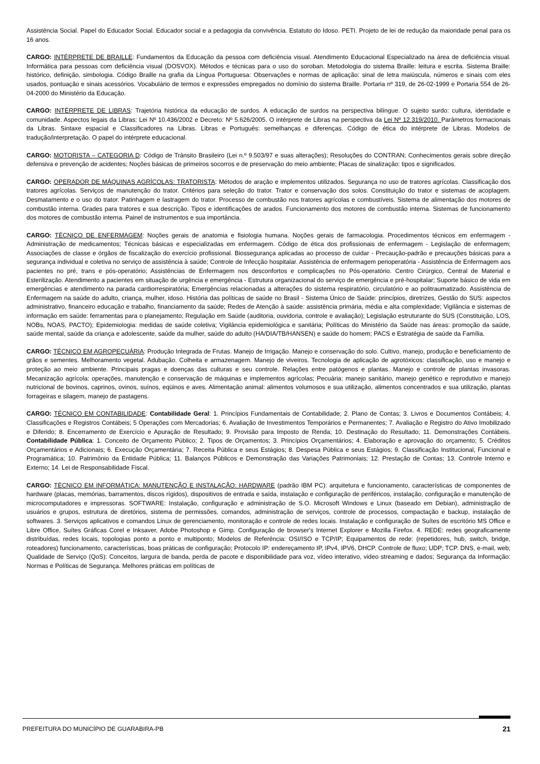Assistência Social. Papel do Educador Social. Educador social e a pedagogia da convivência. Estatuto do Idoso. PETI. Projeto de lei de redução da maioridade penal para os 16 anos.
CARGO: INTÉRPRETE DE BRAILLE: Fundamentos da Educação da pessoa com deficiência visual. Atendimento Educacional Especializado na área de deficiência visual. Informática para pessoas com deficiência visual (DOSVOX). Métodos e técnicas para o uso do soroban. Metodologia do sistema Braille: leitura e escrita. Sistema Braille: histórico, definição, simbologia. Código Braille na grafia da Língua Portuguesa: Observações e normas de aplicação: sinal de letra maiúscula, números e sinais com eles usados, pontuação e sinais acessórios. Vocabulário de termos e expressões empregados no domínio do sistema Braille. Portaria nº 319, de 26-02-1999 e Portaria 554 de 26-04-2000 do Ministério da Educação.
CARGO: INTÉRPRETE DE LIBRAS: Trajetória histórica da educação de surdos. A educação de surdos na perspectiva bilíngue. O sujeito surdo: cultura, identidade e comunidade. Aspectos legais da Libras: Lei Nº 10.436/2002 e Decreto: Nº 5.626/2005. O intérprete de Libras na perspectiva da Lei Nº 12.319/2010. Parâmetros formacionais da Libras. Sintaxe espacial e Classificadores na Libras. Libras e Português: semelhanças e diferenças. Código de ética do intérprete de Libras. Modelos de tradução/interpretação. O papel do intérprete educacional.
CARGO: MOTORISTA – CATEGORIA D: Código de Trânsito Brasileiro (Lei n.º 9.503/97 e suas alterações); Resoluções do CONTRAN; Conhecimentos gerais sobre direção defensiva e prevenção de acidentes; Noções básicas de primeiros socorros e de preservação do meio ambiente; Placas de sinalização: tipos e significados.
CARGO: OPERADOR DE MÁQUINAS AGRÍCOLAS: TRATORISTA: Métodos de aração e implementos utilizados. Segurança no uso de tratores agrícolas. Classificação dos tratores agrícolas. Serviços de manutenção do trator. Critérios para seleção do trator. Trator e conservação dos solos. Constituição do trator e sistemas de acoplagem. Desmatamento e o uso do trator. Patinhagem e lastragem do trator. Processo de combustão nos tratores agrícolas e combustíveis. Sistema de alimentação dos motores de combustão interna. Grades para tratores e sua descrição. Tipos e identificações de arados. Funcionamento dos motores de combustão interna. Sistemas de funcionamento dos motores de combustão interna. Painel de instrumentos e sua importância.
CARGO: TÉCNICO DE ENFERMAGEM: Noções gerais de anatomia e fisiologia humana. Noções gerais de farmacologia. Procedimentos técnicos em enfermagem - Administração de medicamentos; Técnicas básicas e especializadas em enfermagem. Código de ética dos profissionais de enfermagem - Legislação de enfermagem; Associações de classe e órgãos de fiscalização do exercício profissional. Biossegurança aplicadas ao processo de cuidar - Precaução-padrão e precauções básicas para a segurança individual e coletiva no serviço de assistência à saúde; Controle de Infecção hospitalar. Assistência de enfermagem perioperatória - Assistência de Enfermagem aos pacientes no pré, trans e pós-operatório; Assistências de Enfermagem nos desconfortos e complicações no Pós-operatório. Centro Cirúrgico, Central de Material e Esterilização. Atendimento a pacientes em situação de urgência e emergência - Estrutura organizacional do serviço de emergência e pré-hospitalar; Suporte básico de vida em emergências e atendimento na parada cardiorrespiratória; Emergências relacionadas a alterações do sistema respiratório, circulatório e ao politraumatizado. Assistência de Enfermagem na saúde do adulto, criança, mulher, idoso. História das políticas de saúde no Brasil - Sistema Único de Saúde: princípios, diretrizes, Gestão do SUS: aspectos administrativo, financeiro educação e trabalho, financiamento da saúde; Redes de Atenção à saúde: assistência primária, média e alta complexidade; Vigilância e sistemas de informação em saúde: ferramentas para o planejamento; Regulação em Saúde (auditoria, ouvidoria, controle e avaliação); Legislação estruturante do SUS (Constituição, LOS, NOBs, NOAS, PACTO); Epidemiologia: medidas de saúde coletiva; Vigilância epidemiológica e sanitária; Políticas do Ministério da Saúde nas áreas: promoção da saúde, saúde mental, saúde da criança e adolescente, saúde da mulher, saúde do adulto (HA/DIA/TB/HANSEN) e saúde do homem; PACS e Estratégia de saúde da Família.
CARGO: TÉCNICO EM AGROPECUÁRIA: Produção Integrada de Frutas. Manejo de Irrigação. Manejo e conservação do solo. Cultivo, manejo, produção e beneficiamento de grãos e sementes. Melhoramento vegetal. Adubação. Colheita e armazenagem. Manejo de viveiros. Tecnologia de aplicação de agrotóxicos: classificação, uso e manejo e proteção ao meio ambiente. Principais pragas e doenças das culturas e seu controle. Relações entre patógenos e plantas. Manejo e controle de plantas invasoras. Mecanização agrícola: operações, manutenção e conservação de máquinas e implementos agrícolas; Pecuária: manejo sanitário, manejo genético e reprodutivo e manejo nutricional de bovinos, caprinos, ovinos, suínos, eqüinos e aves. Alimentação animal: alimentos volumosos e sua utilização, alimentos concentrados e sua utilização, plantas forrageiras e silagem, manejo de pastagens.
CARGO: TÉCNICO EM CONTABILIDADE: Contabilidade Geral: 1. Princípios Fundamentais de Contabilidade; 2. Plano de Contas; 3. Livros e Documentos Contábeis; 4. Classificações e Registros Contábeis; 5 Operações com Mercadorias; 6. Avaliação de Investimentos Temporários e Permanentes; 7. Avaliação e Registro do Ativo Imobilizado e Diferido; 8. Encerramento de Exercício e Apuração de Resultado; 9. Provisão para Imposto de Renda; 10. Destinação do Resultado; 11. Demonstrações Contábeis. Contabilidade Pública: 1. Conceito de Orçamento Público; 2. Tipos de Orçamentos; 3. Princípios Orçamentários; 4. Elaboração e aprovação do orçamento; 5. Créditos Orçamentários e Adicionais; 6. Execução Orçamentária; 7. Receita Pública e seus Estágios; 8. Despesa Pública e seus Estágios; 9. Classificação Institucional, Funcional e Programática; 10. Patrimônio da Entidade Pública; 11. Balanços Públicos e Demonstração das Variações Patrimoniais; 12. Prestação de Contas; 13. Controle Interno e Externo; 14. Lei de Responsabilidade Fiscal.
CARGO: TÉCNICO EM INFORMÁTICA: MANUTENÇÃO E INSTALAÇÃO: HARDWARE (padrão IBM PC): arquitetura e funcionamento, características de componentes de hardware (placas, memórias, barramentos, discos rígidos), dispositivos de entrada e saída, instalação e configuração de periféricos, instalação, configuração e manutenção de microcomputadores e impressoras. SOFTWARE: Instalação, configuração e administração de S.O. Microsoft Windows e Linux (baseado em Debian), administração de usuários e grupos, estrutura de diretórios, sistema de permissões, comandos, administração de serviços, controle de processos, compactação e backup, instalação de softwares. 3. Serviços aplicativos e comandos Linux de gerenciamento, monitoração e controle de redes locais. Instalação e configuração de Suítes de escritório MS Office e Libre Office, Suítes Gráficas Corel e Inksaver, Adobe Photoshop e Gimp. Configuração de browser's Internet Explorer e Mozilla Firefox. 4. REDE: redes geograficamente distribuídas, redes locais, topologias ponto a ponto e multiponto; Modelos de Referência: OSI/ISO e TCP/IP; Equipamentos de rede: (repetidores, hub, switch, bridge, roteadores) funcionamento, características, boas práticas de configuração; Protocolo IP: endereçamento IP, IPv4, IPV6, DHCP. Controle de fluxo; UDP; TCP. DNS, e-mail, web; Qualidade de Serviço (QoS): Conceitos, largura de banda, perda de pacote e disponibilidade para voz, vídeo interativo, video streaming e dados; Segurança da Informação: Normas e Políticas de Segurança. Melhores práticas em políticas de
PREFEITURA DO MUNICÍPIO DE GUARABIRA-PB 21